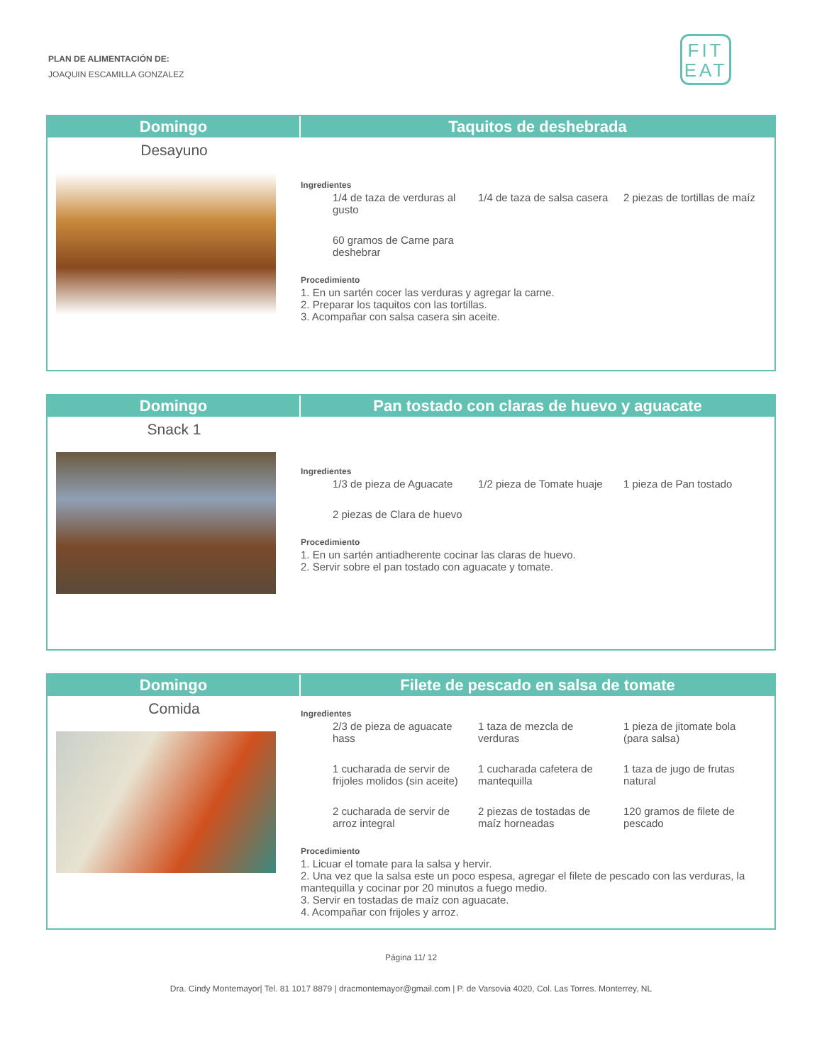PLAN DE ALIMENTACIÓN DE:
JOAQUIN ESCAMILLA GONZALEZ
FIT
EAT
Domingo Taquitos de deshebrada
Desayuno
Ingredientes
1/4 de taza de verduras al gusto
1/4 de taza de salsa casera
2 piezas de tortillas de maíz
60 gramos de Carne para deshebrar
Procedimiento
1. En un sartén cocer las verduras y agregar la carne.
2. Preparar los taquitos con las tortillas.
3. Acompañar con salsa casera sin aceite.
Domingo Pan tostado con claras de huevo y aguacate
Snack 1
Ingredientes
1/3 de pieza de Aguacate
1/2 pieza de Tomate huaje
1 pieza de Pan tostado
2 piezas de Clara de huevo
Procedimiento
1. En un sartén antiadherente cocinar las claras de huevo.
2. Servir sobre el pan tostado con aguacate y tomate.
Domingo Filete de pescado en salsa de tomate
Comida
Ingredientes
2/3 de pieza de aguacate hass
1 taza de mezcla de verduras
1 pieza de jitomate bola (para salsa)
1 cucharada de servir de frijoles molidos (sin aceite)
1 cucharada cafetera de mantequilla
1 taza de jugo de frutas natural
2 cucharada de servir de arroz integral
2 piezas de tostadas de maíz horneadas
120 gramos de filete de pescado
Procedimiento
1. Licuar el tomate para la salsa y hervir.
2. Una vez que la salsa este un poco espesa, agregar el filete de pescado con las verduras, la mantequilla y cocinar por 20 minutos a fuego medio.
3. Servir en tostadas de maíz con aguacate.
4. Acompañar con frijoles y arroz.
Página 11/ 12
Dra. Cindy Montemayor| Tel. 81 1017 8879 | dracmontemayor@gmail.com | P. de Varsovia 4020, Col. Las Torres. Monterrey, NL